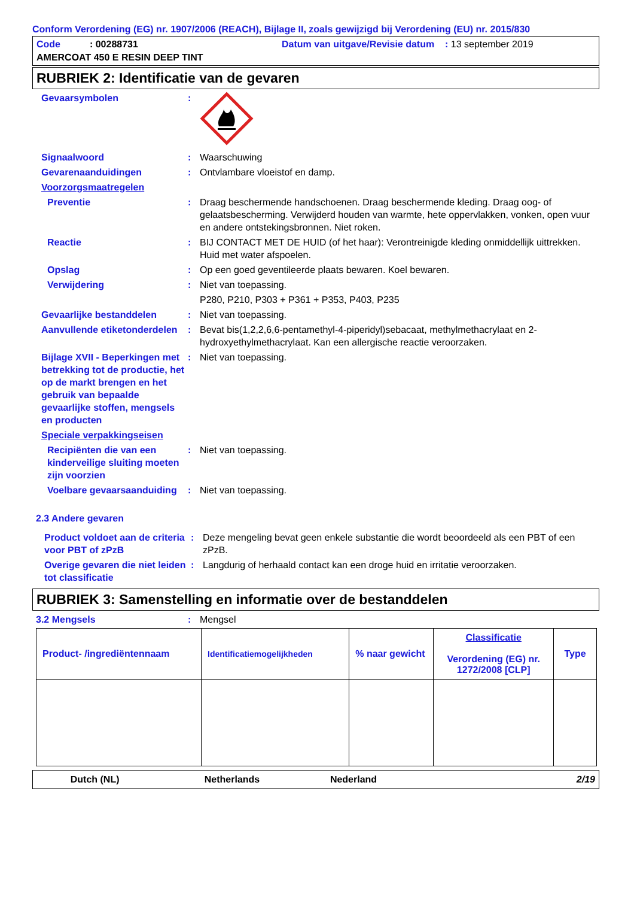Conform Verordening (EG) nr. 1907/2006 (REACH), Bijlage II, zoals gewijzigd bij Verordening (EU) nr. 2015/830
Code : 00288731
Datum van uitgave/Revisie datum : 13 september 2019
AMERCOAT 450 E RESIN DEEP TINT
RUBRIEK 2: Identificatie van de gevaren
Gevaarsymbolen :
Signaalwoord : Waarschuwing
Gevarenaanduidingen : Ontvlambare vloeistof en damp.
Voorzorgsmaatregelen
Preventie : Draag beschermende handschoenen. Draag beschermende kleding. Draag oog- of gelaatsbescherming. Verwijderd houden van warmte, hete oppervlakken, vonken, open vuur en andere ontstekingsbronnen. Niet roken.
Reactie : BIJ CONTACT MET DE HUID (of het haar): Verontreinigde kleding onmiddellijk uittrekken. Huid met water afspoelen.
Opslag : Op een goed geventileerde plaats bewaren. Koel bewaren.
Verwijdering : Niet van toepassing.
P280, P210, P303 + P361 + P353, P403, P235
Gevaarlijke bestanddelen : Niet van toepassing.
Aanvullende etiketonderdelen
: Bevat bis(1,2,2,6,6-pentamethyl-4-piperidyl)sebacaat, methylmethacrylaat en 2-hydroxyethylmethacrylaat. Kan een allergische reactie veroorzaken.
Bijlage XVII - Beperkingen met betrekking tot de productie, het op de markt brengen en het gebruik van bepaalde gevaarlijke stoffen, mengsels en producten
: Niet van toepassing.
Speciale verpakkingseisen
Recipiënten die van een kinderveilige sluiting moeten zijn voorzien
: Niet van toepassing.
Voelbare gevaarsaanduiding
: Niet van toepassing.
2.3 Andere gevaren
Product voldoet aan de criteria voor PBT of zPzB
: Deze mengeling bevat geen enkele substantie die wordt beoordeeld als een PBT of een zPzB.
Overige gevaren die niet leiden tot classificatie
: Langdurig of herhaald contact kan een droge huid en irritatie veroorzaken.
RUBRIEK 3: Samenstelling en informatie over de bestanddelen
3.2 Mengsels : Mengsel
| Product- /ingrediëntennaam | Identificatiemogelijkheden | % naar gewicht | Classificatie Verordening (EG) nr. 1272/2008 [CLP] | Type |
| --- | --- | --- | --- | --- |
Dutch (NL) Netherlands
Nederland 2/19